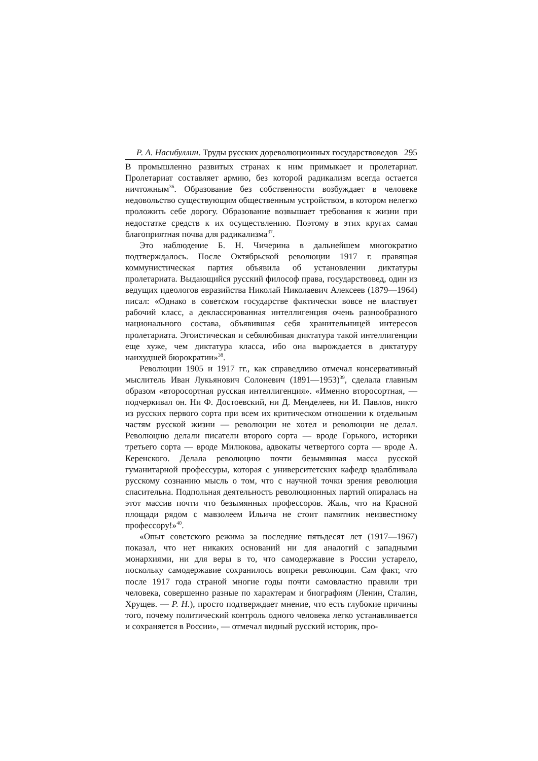Р. А. Насибуллин. Труды русских дореволюционных государствоведов 295
В промышленно развитых странах к ним примыкает и пролетариат. Пролетариат составляет армию, без которой радикализм всегда остается ничтожным<sup>36</sup>. Образование без собственности возбуждает в человеке недовольство существующим общественным устройством, в котором нелегко проложить себе дорогу. Образование возвышает требования к жизни при недостатке средств к их осуществлению. Поэтому в этих кругах самая благоприятная почва для радикализма<sup>37</sup>.
Это наблюдение Б. Н. Чичерина в дальнейшем многократно подтверждалось. После Октябрьской революции 1917 г. правящая коммунистическая партия объявила об установлении диктатуры пролетариата. Выдающийся русский философ права, государствовед, один из ведущих идеологов евразийства Николай Николаевич Алексеев (1879—1964) писал: «Однако в советском государстве фактически вовсе не властвует рабочий класс, а деклассированная интеллигенция очень разнообразного национального состава, объявившая себя хранительницей интересов пролетариата. Эгоистическая и себялюбивая диктатура такой интеллигенции еще хуже, чем диктатура класса, ибо она вырождается в диктатуру наихудшей бюрократии»<sup>38</sup>.
Революции 1905 и 1917 гг., как справедливо отмечал консервативный мыслитель Иван Лукьянович Солоневич (1891—1953)<sup>39</sup>, сделала главным образом «второсортная русская интеллигенция». «Именно второсортная, —подчеркивал он. Ни Ф. Достоевский, ни Д. Менделеев, ни И. Павлов, никто из русских первого сорта при всем их критическом отношении к отдельным частям русской жизни — революции не хотел и революции не делал. Революцию делали писатели второго сорта — вроде Горького, историки третьего сорта — вроде Милюкова, адвокаты четвертого сорта — вроде А. Керенского. Делала революцию почти безымянная масса русской гуманитарной профессуры, которая с университетских кафедр вдалбливала русскому сознанию мысль о том, что с научной точки зрения революция спасительна. Подпольная деятельность революционных партий опиралась на этот массив почти что безымянных профессоров. Жаль, что на Красной площади рядом с мавзолеем Ильича не стоит памятник неизвестному профессору!»<sup>40</sup>.
«Опыт советского режима за последние пятьдесят лет (1917—1967) показал, что нет никаких оснований ни для аналогий с западными монархиями, ни для веры в то, что самодержавие в России устарело, поскольку самодержавие сохранилось вопреки революции. Сам факт, что после 1917 года страной многие годы почти самовластно правили три человека, совершенно разные по характерам и биографиям (Ленин, Сталин, Хрущев. — Р. Н.), просто подтверждает мнение, что есть глубокие причины того, почему политический контроль одного человека легко устанавливается и сохраняется в России», — отмечал видный русский историк, про-